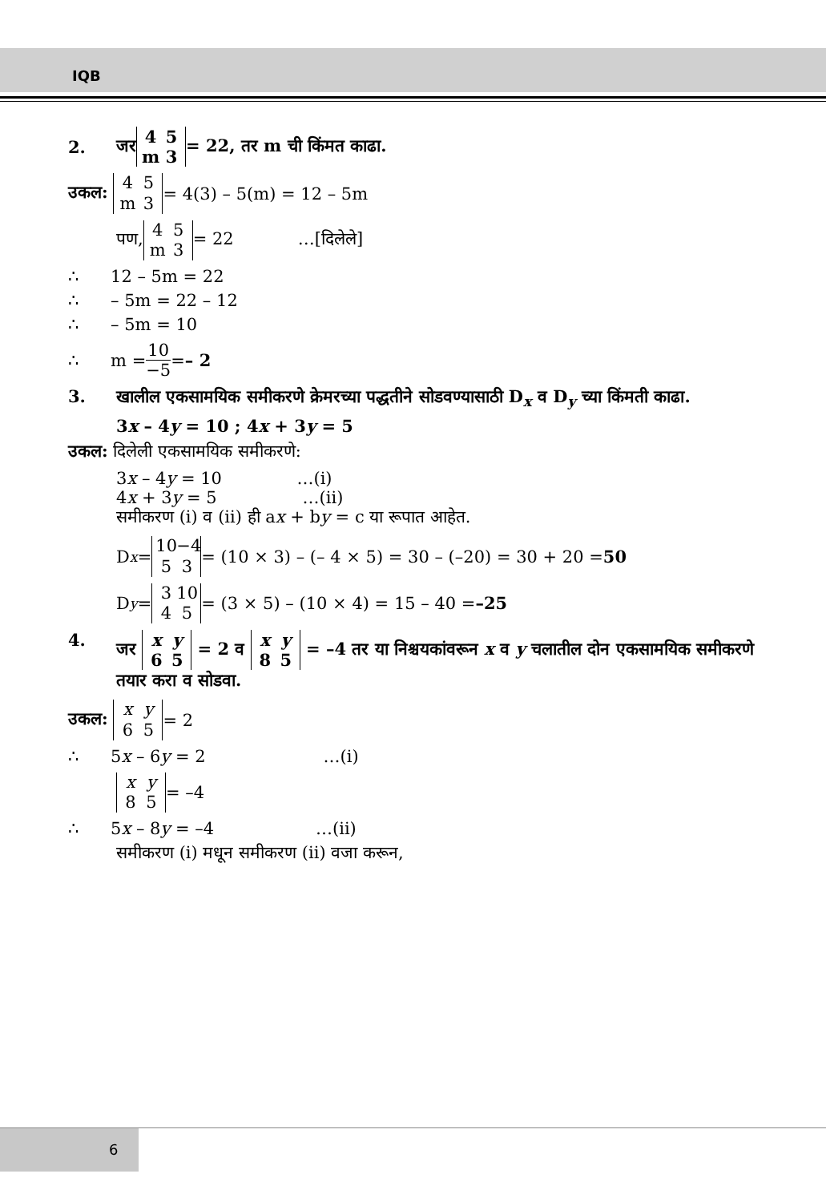IQB
2. जर 4 5
m 3 = 22, तर m ची किंमत काढा.
उकल: 4 5
m 3 = 4(3) – 5(m) = 12 – 5m
पण, 4 5
m 3 = 22 …[दिलेले]
∴ 12 – 5m = 22
∴ – 5m = 22 – 12
∴ – 5m = 10
∴ m = 10 −5 = – 2
3. खालील एकसामयिक समीकरणे क्रेमरच्या पद्धतीने सोडवण्यासाठी D<sub>x</sub> व D<sub>y</sub> च्या किंमती काढा.
3x – 4y = 10 ; 4x + 3y = 5
उकल: दिलेली एकसामयिक समीकरणे:
3x – 4y = 10 …(i)
4x + 3y = 5 …(ii)
समीकरण (i) व (ii) ही ax + by = c या रूपात आहेत.
D<sub>x</sub> = 10 −4
5 3 = (10 × 3) – (– 4 × 5) = 30 – (–20) = 30 + 20 = 50
D<sub>y</sub> = 3 10
4 5 = (3 × 5) – (10 × 4) = 15 – 40 = –25
4. जर x y
6 5 = 2 व x y
8 5 = –4 तर या निश्चयकांवरून x व y चलातील दोन एकसामयिक समीकरणे तयार करा व सोडवा.
उकल: x y
6 5 = 2
∴ 5x – 6y = 2 …(i)
x y
8 5 = –4
∴ 5x – 8y = –4 …(ii)
समीकरण (i) मधून समीकरण (ii) वजा करून,
6